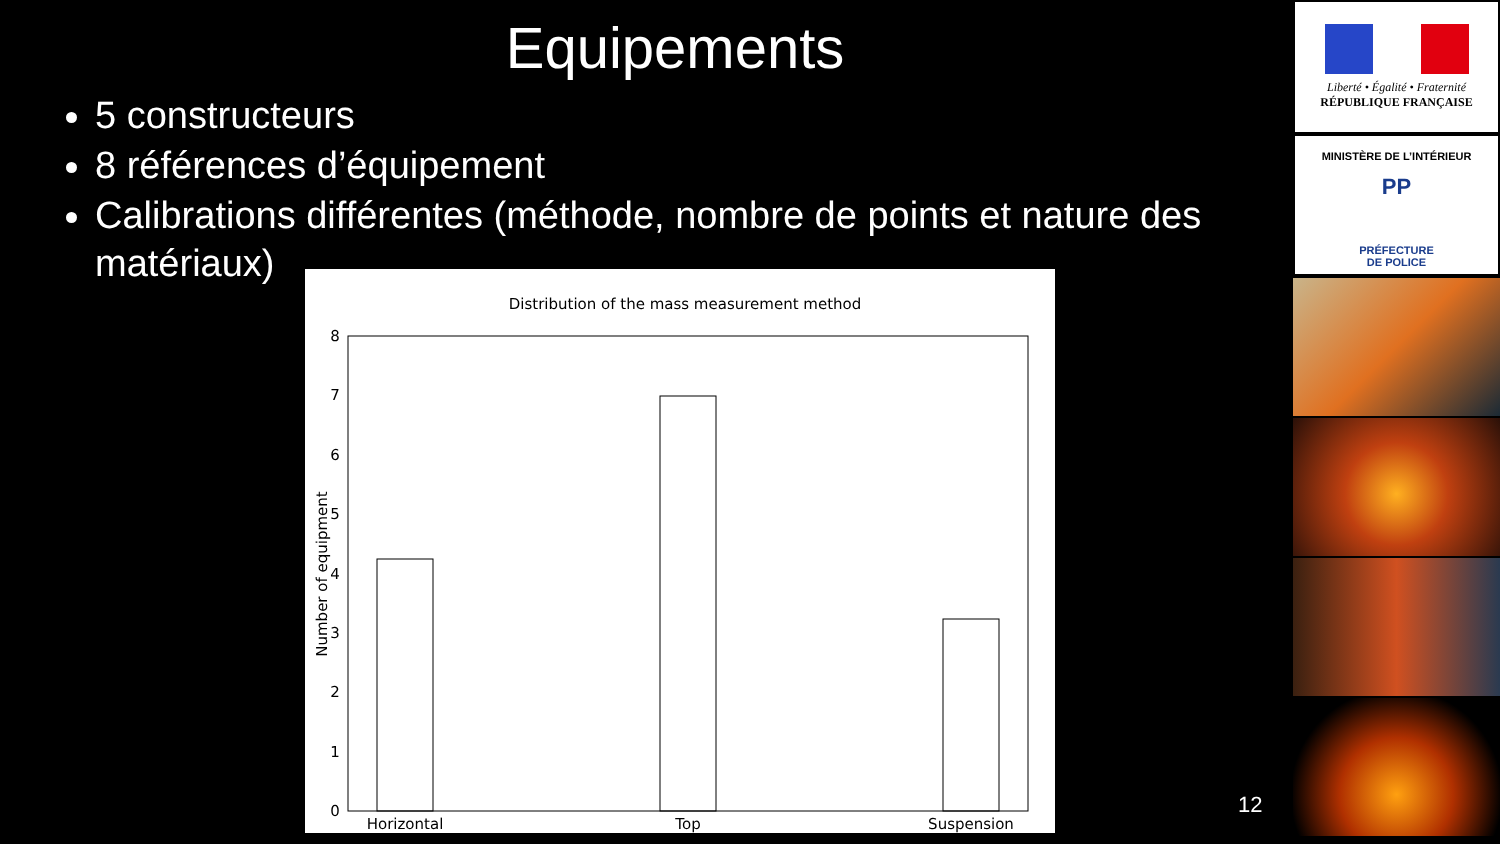Equipements
5 constructeurs
8 références d’équipement
Calibrations différentes (méthode, nombre de points et nature des matériaux)
Distribution of the mass measurement method
8
7
6
5
4
3
2
1
0
Number of equipment
Horizontal
Top
Suspension
Liberté • Égalité • Fraternité
RÉPUBLIQUE FRANÇAISE
MINISTÈRE DE L’INTÉRIEUR
PP
PRÉFECTURE
DE POLICE
12